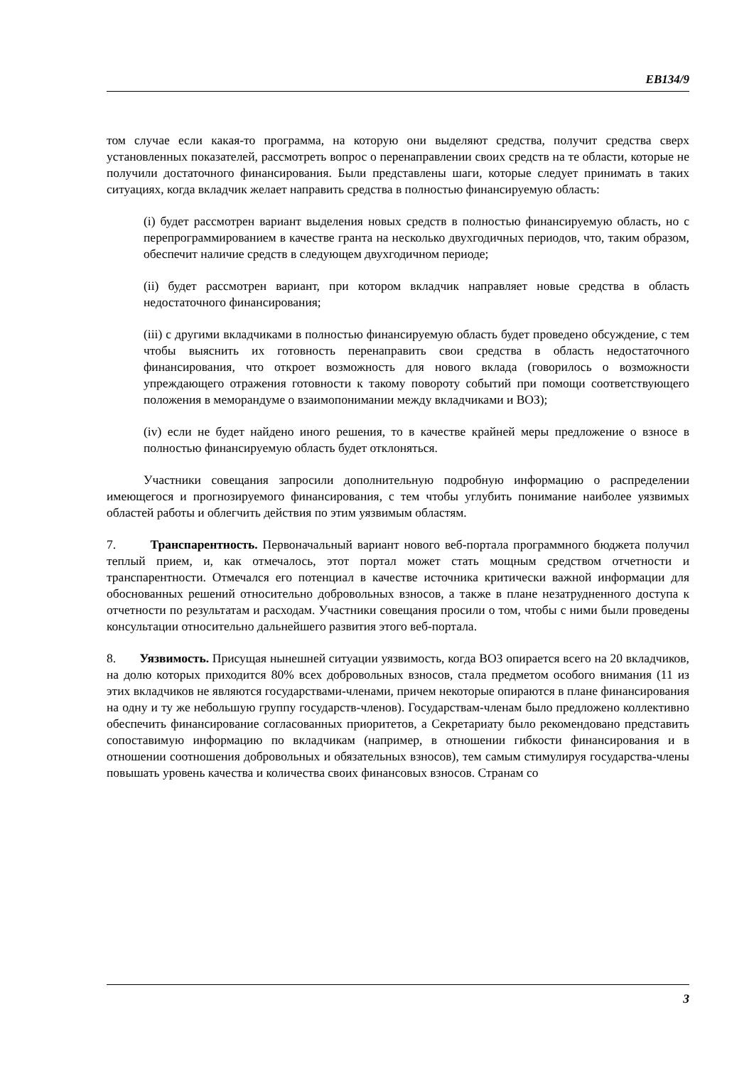EB134/9
том случае если какая-то программа, на которую они выделяют средства, получит средства сверх установленных показателей, рассмотреть вопрос о перенаправлении своих средств на те области, которые не получили достаточного финансирования. Были представлены шаги, которые следует принимать в таких ситуациях, когда вкладчик желает направить средства в полностью финансируемую область:
(i) будет рассмотрен вариант выделения новых средств в полностью финансируемую область, но с перепрограммированием в качестве гранта на несколько двухгодичных периодов, что, таким образом, обеспечит наличие средств в следующем двухгодичном периоде;
(ii) будет рассмотрен вариант, при котором вкладчик направляет новые средства в область недостаточного финансирования;
(iii) с другими вкладчиками в полностью финансируемую область будет проведено обсуждение, с тем чтобы выяснить их готовность перенаправить свои средства в область недостаточного финансирования, что откроет возможность для нового вклада (говорилось о возможности упреждающего отражения готовности к такому повороту событий при помощи соответствующего положения в меморандуме о взаимопонимании между вкладчиками и ВОЗ);
(iv) если не будет найдено иного решения, то в качестве крайней меры предложение о взносе в полностью финансируемую область будет отклоняться.
Участники совещания запросили дополнительную подробную информацию о распределении имеющегося и прогнозируемого финансирования, с тем чтобы углубить понимание наиболее уязвимых областей работы и облегчить действия по этим уязвимым областям.
7. Транспарентность. Первоначальный вариант нового веб-портала программного бюджета получил теплый прием, и, как отмечалось, этот портал может стать мощным средством отчетности и транспарентности. Отмечался его потенциал в качестве источника критически важной информации для обоснованных решений относительно добровольных взносов, а также в плане незатрудненного доступа к отчетности по результатам и расходам. Участники совещания просили о том, чтобы с ними были проведены консультации относительно дальнейшего развития этого веб-портала.
8. Уязвимость. Присущая нынешней ситуации уязвимость, когда ВОЗ опирается всего на 20 вкладчиков, на долю которых приходится 80% всех добровольных взносов, стала предметом особого внимания (11 из этих вкладчиков не являются государствами-членами, причем некоторые опираются в плане финансирования на одну и ту же небольшую группу государств-членов). Государствам-членам было предложено коллективно обеспечить финансирование согласованных приоритетов, а Секретариату было рекомендовано представить сопоставимую информацию по вкладчикам (например, в отношении гибкости финансирования и в отношении соотношения добровольных и обязательных взносов), тем самым стимулируя государства-члены повышать уровень качества и количества своих финансовых взносов. Странам со
3